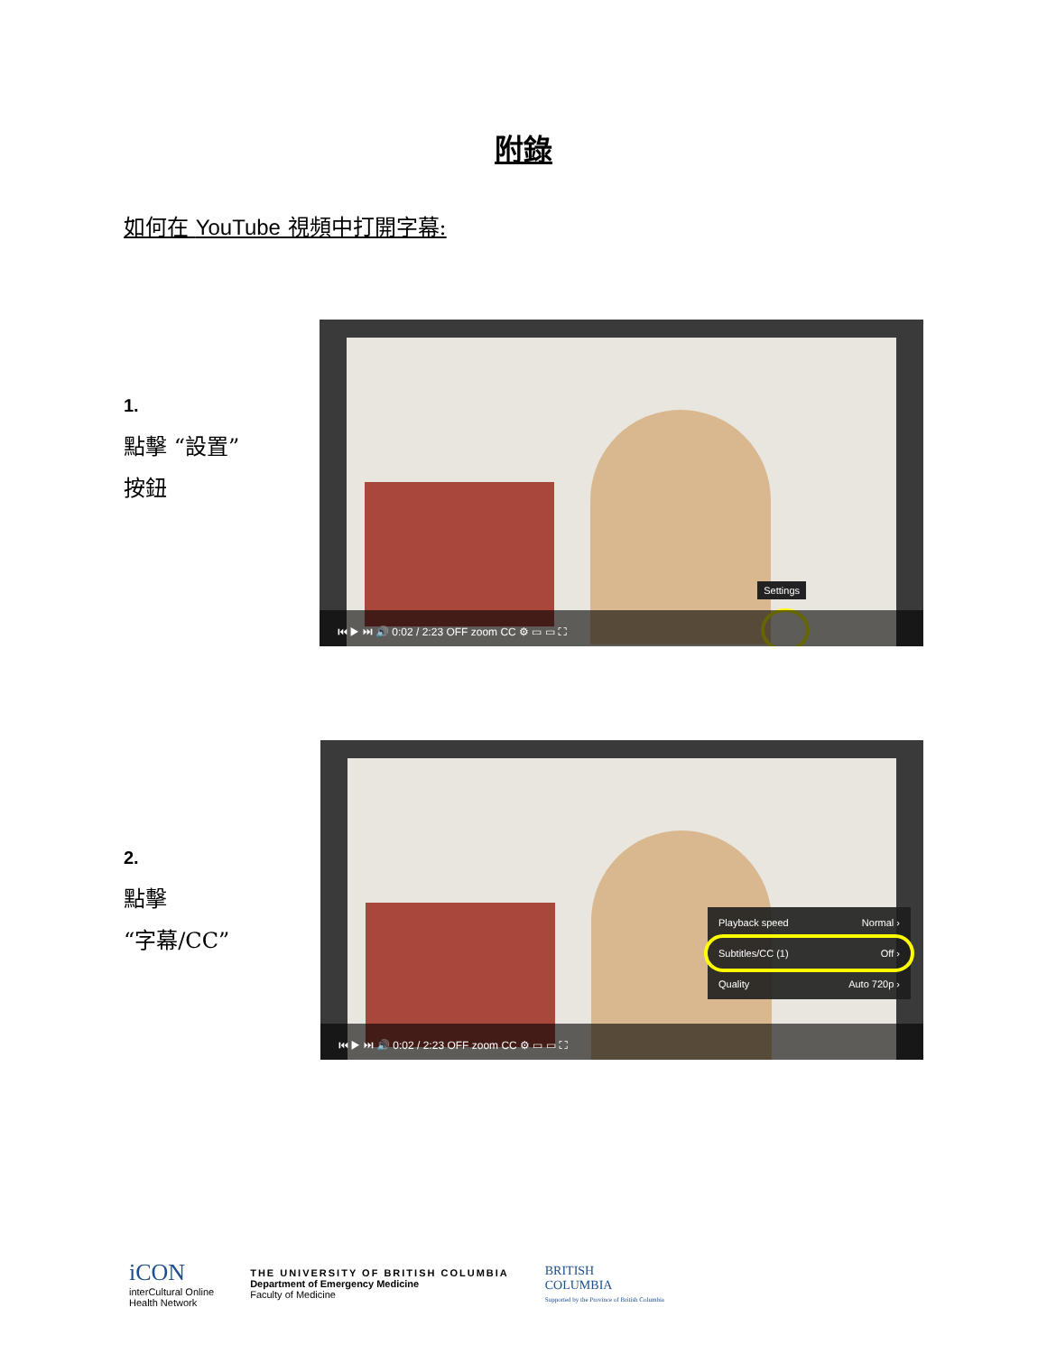附錄
如何在 YouTube 視頻中打開字幕:
1.
點擊 “設置”
按鈕
Settings
⏮ ▶ ⏭ 🔊 0:02 / 2:23 OFF zoom CC ⚙ ▭ ▭ ⛶
2.
點擊
“字幕/CC”
Playback speed Normal ›
Subtitles/CC (1) Off ›
Quality Auto 720p ›
⏮ ▶ ⏭ 🔊 0:02 / 2:23 OFF zoom CC ⚙ ▭ ▭ ⛶
iCON
interCultural Online
Health Network
THE UNIVERSITY OF BRITISH COLUMBIA
Department of Emergency Medicine
Faculty of Medicine
BRITISH
COLUMBIA
Supported by the Province of British Columbia